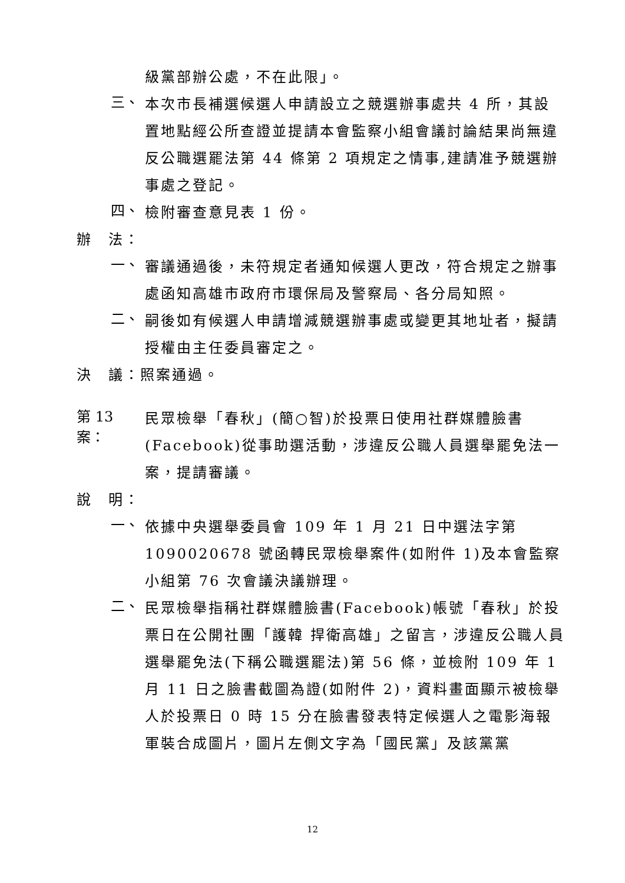級黨部辦公處，不在此限」。
三、
本次市長補選候選人申請設立之競選辦事處共 4 所，其設置地點經公所查證並提請本會監察小組會議討論結果尚無違反公職選罷法第 44 條第 2 項規定之情事,建請准予競選辦事處之登記。
四、
檢附審查意見表 1 份。
辦　法：
一、
審議通過後，未符規定者通知候選人更改，符合規定之辦事處函知高雄市政府市環保局及警察局、各分局知照。
二、
嗣後如有候選人申請增減競選辦事處或變更其地址者，擬請授權由主任委員審定之。
決　議：照案通過。
第 13 案：
民眾檢舉「春秋」(簡○智)於投票日使用社群媒體臉書(Facebook)從事助選活動，涉違反公職人員選舉罷免法一案，提請審議。
說　明：
一、
依據中央選舉委員會 109 年 1 月 21 日中選法字第 1090020678 號函轉民眾檢舉案件(如附件 1)及本會監察小組第 76 次會議決議辦理。
二、
民眾檢舉指稱社群媒體臉書(Facebook)帳號「春秋」於投票日在公開社團「護韓 捍衛高雄」之留言，涉違反公職人員選舉罷免法(下稱公職選罷法)第 56 條，並檢附 109 年 1 月 11 日之臉書截圖為證(如附件 2)，資料畫面顯示被檢舉人於投票日 0 時 15 分在臉書發表特定候選人之電影海報軍裝合成圖片，圖片左側文字為「國民黨」及該黨黨
12